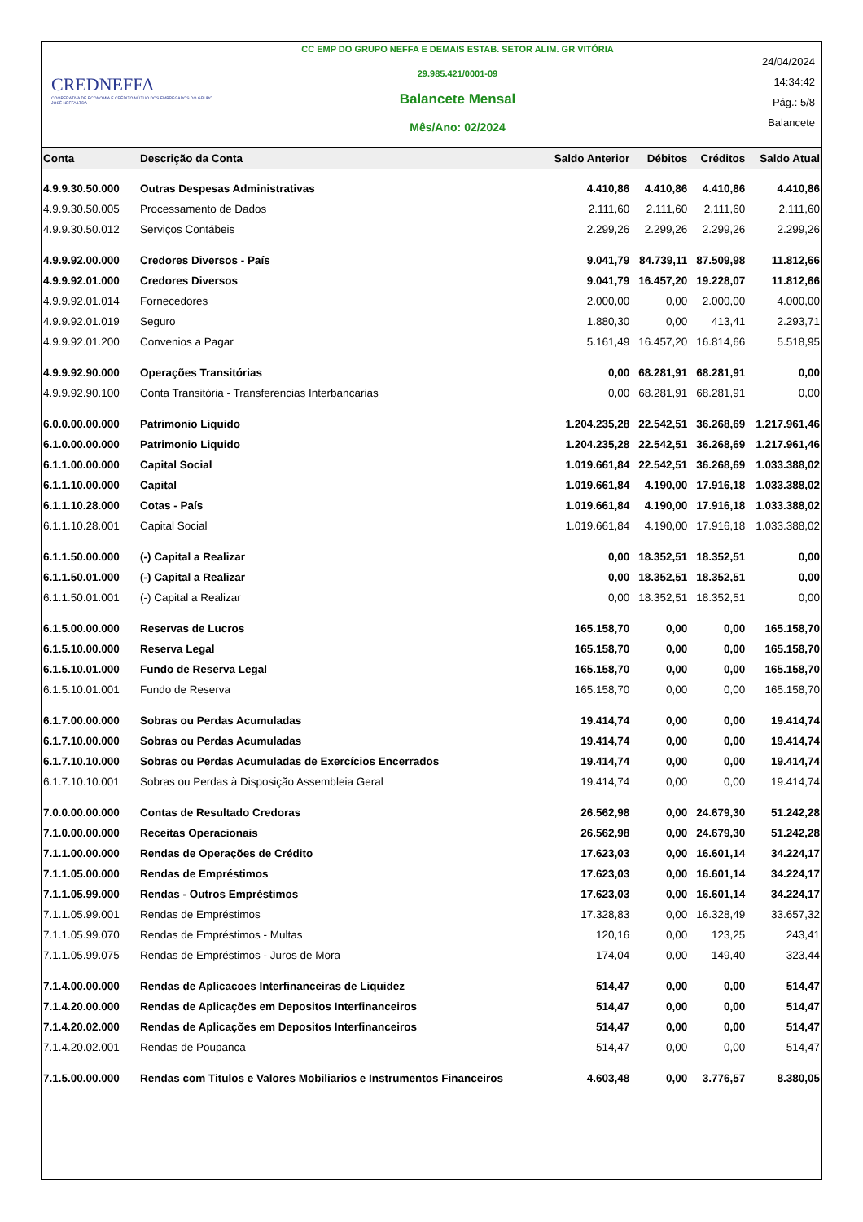CREDNEFFA
COOPERATIVA DE ECONOMIA E CRÉDITO MÚTUO DOS EMPREGADOS DO GRUPO JOSÉ NEFFA LTDA
CC EMP DO GRUPO NEFFA E DEMAIS ESTAB. SETOR ALIM. GR VITÓRIA
29.985.421/0001-09
Balancete Mensal
Mês/Ano: 02/2024
24/04/2024
14:34:42
Pág.: 5/8
Balancete
| Conta | Descrição da Conta | Saldo Anterior | Débitos | Créditos | Saldo Atual |
| --- | --- | --- | --- | --- | --- |
| 4.9.9.30.50.000 | Outras Despesas Administrativas | 4.410,86 | 4.410,86 | 4.410,86 | 4.410,86 |
| 4.9.9.30.50.005 | Processamento de Dados | 2.111,60 | 2.111,60 | 2.111,60 | 2.111,60 |
| 4.9.9.30.50.012 | Serviços Contábeis | 2.299,26 | 2.299,26 | 2.299,26 | 2.299,26 |
| 4.9.9.92.00.000 | Credores Diversos - País | 9.041,79 | 84.739,11 | 87.509,98 | 11.812,66 |
| 4.9.9.92.01.000 | Credores Diversos | 9.041,79 | 16.457,20 | 19.228,07 | 11.812,66 |
| 4.9.9.92.01.014 | Fornecedores | 2.000,00 | 0,00 | 2.000,00 | 4.000,00 |
| 4.9.9.92.01.019 | Seguro | 1.880,30 | 0,00 | 413,41 | 2.293,71 |
| 4.9.9.92.01.200 | Convenios a Pagar | 5.161,49 | 16.457,20 | 16.814,66 | 5.518,95 |
| 4.9.9.92.90.000 | Operações Transitórias | 0,00 | 68.281,91 | 68.281,91 | 0,00 |
| 4.9.9.92.90.100 | Conta Transitória - Transferencias Interbancarias | 0,00 | 68.281,91 | 68.281,91 | 0,00 |
| 6.0.0.00.00.000 | Patrimonio Liquido | 1.204.235,28 | 22.542,51 | 36.268,69 | 1.217.961,46 |
| 6.1.0.00.00.000 | Patrimonio Liquido | 1.204.235,28 | 22.542,51 | 36.268,69 | 1.217.961,46 |
| 6.1.1.00.00.000 | Capital Social | 1.019.661,84 | 22.542,51 | 36.268,69 | 1.033.388,02 |
| 6.1.1.10.00.000 | Capital | 1.019.661,84 | 4.190,00 | 17.916,18 | 1.033.388,02 |
| 6.1.1.10.28.000 | Cotas - País | 1.019.661,84 | 4.190,00 | 17.916,18 | 1.033.388,02 |
| 6.1.1.10.28.001 | Capital Social | 1.019.661,84 | 4.190,00 | 17.916,18 | 1.033.388,02 |
| 6.1.1.50.00.000 | (-) Capital a Realizar | 0,00 | 18.352,51 | 18.352,51 | 0,00 |
| 6.1.1.50.01.000 | (-) Capital a Realizar | 0,00 | 18.352,51 | 18.352,51 | 0,00 |
| 6.1.1.50.01.001 | (-) Capital a Realizar | 0,00 | 18.352,51 | 18.352,51 | 0,00 |
| 6.1.5.00.00.000 | Reservas de Lucros | 165.158,70 | 0,00 | 0,00 | 165.158,70 |
| 6.1.5.10.00.000 | Reserva Legal | 165.158,70 | 0,00 | 0,00 | 165.158,70 |
| 6.1.5.10.01.000 | Fundo de Reserva Legal | 165.158,70 | 0,00 | 0,00 | 165.158,70 |
| 6.1.5.10.01.001 | Fundo de Reserva | 165.158,70 | 0,00 | 0,00 | 165.158,70 |
| 6.1.7.00.00.000 | Sobras ou Perdas Acumuladas | 19.414,74 | 0,00 | 0,00 | 19.414,74 |
| 6.1.7.10.00.000 | Sobras ou Perdas Acumuladas | 19.414,74 | 0,00 | 0,00 | 19.414,74 |
| 6.1.7.10.10.000 | Sobras ou Perdas Acumuladas de Exercícios Encerrados | 19.414,74 | 0,00 | 0,00 | 19.414,74 |
| 6.1.7.10.10.001 | Sobras ou Perdas à Disposição Assembleia Geral | 19.414,74 | 0,00 | 0,00 | 19.414,74 |
| 7.0.0.00.00.000 | Contas de Resultado Credoras | 26.562,98 | 0,00 | 24.679,30 | 51.242,28 |
| 7.1.0.00.00.000 | Receitas Operacionais | 26.562,98 | 0,00 | 24.679,30 | 51.242,28 |
| 7.1.1.00.00.000 | Rendas de Operações de Crédito | 17.623,03 | 0,00 | 16.601,14 | 34.224,17 |
| 7.1.1.05.00.000 | Rendas de Empréstimos | 17.623,03 | 0,00 | 16.601,14 | 34.224,17 |
| 7.1.1.05.99.000 | Rendas - Outros Empréstimos | 17.623,03 | 0,00 | 16.601,14 | 34.224,17 |
| 7.1.1.05.99.001 | Rendas de Empréstimos | 17.328,83 | 0,00 | 16.328,49 | 33.657,32 |
| 7.1.1.05.99.070 | Rendas de Empréstimos - Multas | 120,16 | 0,00 | 123,25 | 243,41 |
| 7.1.1.05.99.075 | Rendas de Empréstimos - Juros de Mora | 174,04 | 0,00 | 149,40 | 323,44 |
| 7.1.4.00.00.000 | Rendas de Aplicacoes Interfinanceiras de Liquidez | 514,47 | 0,00 | 0,00 | 514,47 |
| 7.1.4.20.00.000 | Rendas de Aplicações em Depositos Interfinanceiros | 514,47 | 0,00 | 0,00 | 514,47 |
| 7.1.4.20.02.000 | Rendas de Aplicações em Depositos Interfinanceiros | 514,47 | 0,00 | 0,00 | 514,47 |
| 7.1.4.20.02.001 | Rendas de Poupanca | 514,47 | 0,00 | 0,00 | 514,47 |
| 7.1.5.00.00.000 | Rendas com Titulos e Valores Mobiliarios e Instrumentos Financeiros | 4.603,48 | 0,00 | 3.776,57 | 8.380,05 |